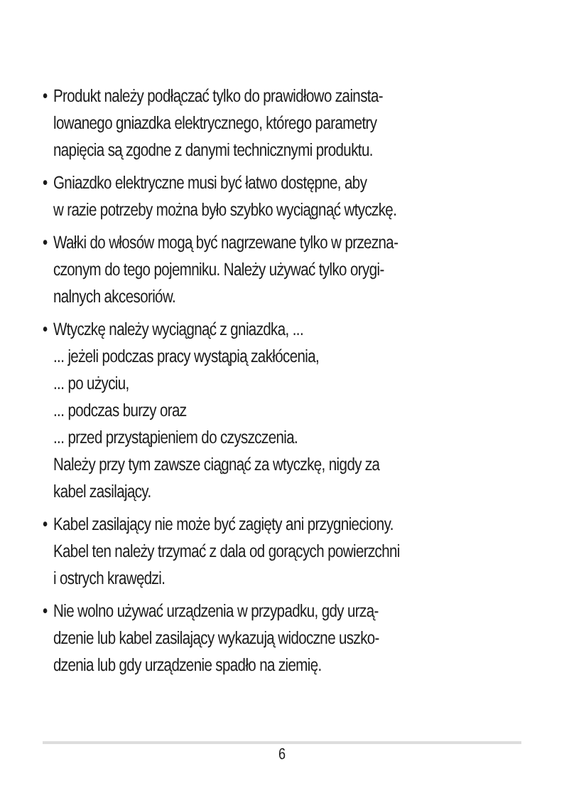• Produkt należy podłączać tylko do prawidłowo zainsta-
lowanego gniazdka elektrycznego, którego parametry
napięcia są zgodne z danymi technicznymi produktu.
• Gniazdko elektryczne musi być łatwo dostępne, aby
w razie potrzeby można było szybko wyciągnąć wtyczkę.
• Wałki do włosów mogą być nagrzewane tylko w przezna-
czonym do tego pojemniku. Należy używać tylko orygi-
nalnych akcesoriów.
• Wtyczkę należy wyciągnąć z gniazdka, ...
... jeżeli podczas pracy wystąpią zakłócenia,
... po użyciu,
... podczas burzy oraz
... przed przystąpieniem do czyszczenia.
Należy przy tym zawsze ciągnąć za wtyczkę, nigdy za
kabel zasilający.
• Kabel zasilający nie może być zagięty ani przygnieciony.
Kabel ten należy trzymać z dala od gorących powierzchni
i ostrych krawędzi.
• Nie wolno używać urządzenia w przypadku, gdy urzą-
dzenie lub kabel zasilający wykazują widoczne uszko-
dzenia lub gdy urządzenie spadło na ziemię.
6